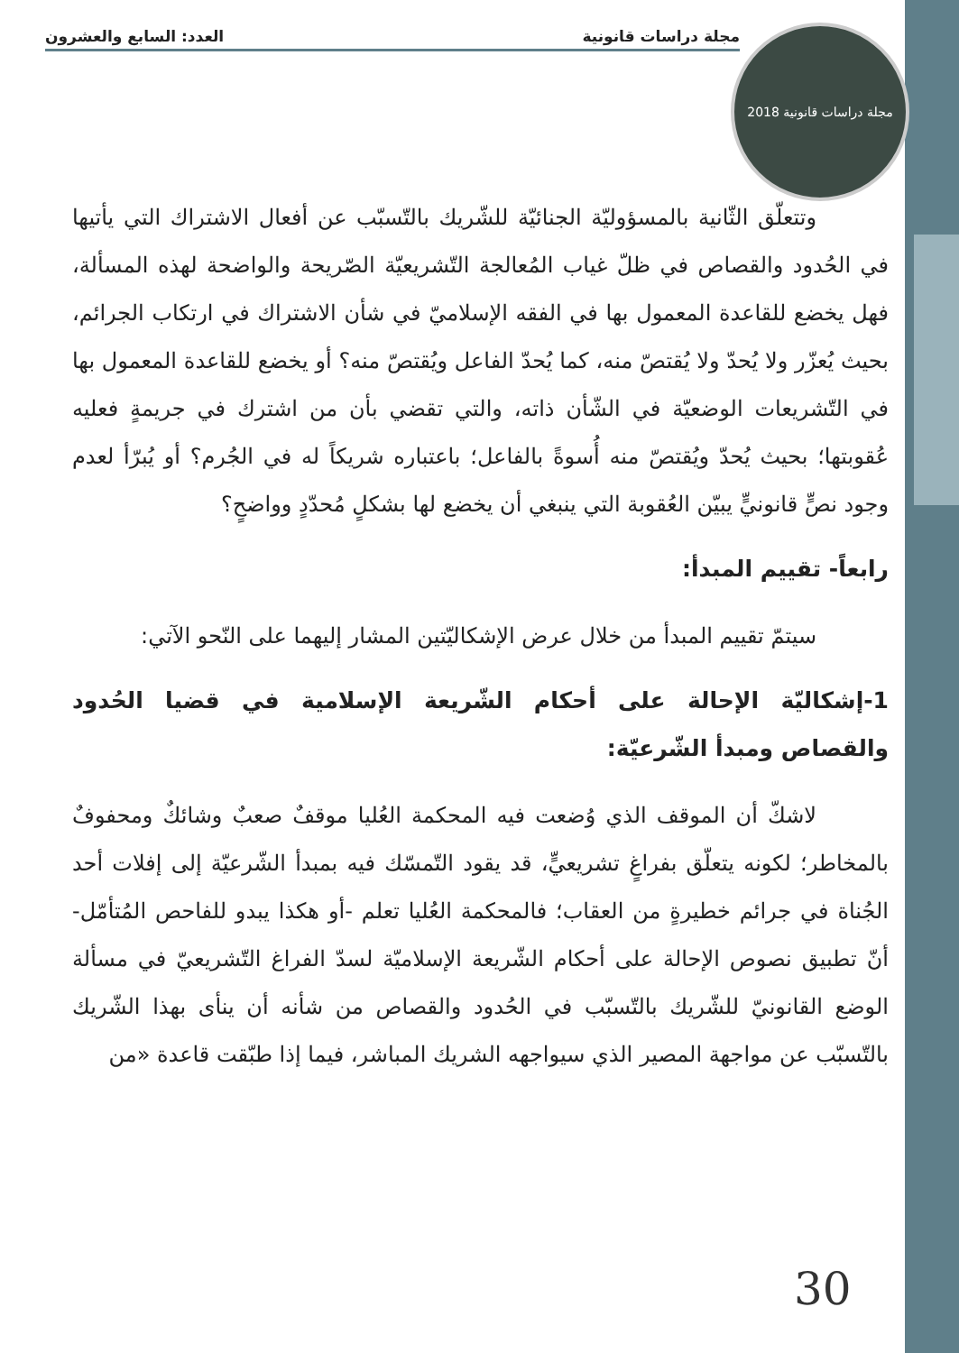مجلة دراسات قانونية العدد: السابع والعشرون
2018 مجلة دراسات قانونية
وتتعلّق الثّانية بالمسؤوليّة الجنائيّة للشّريك بالتّسبّب عن أفعال الاشتراك التي يأتيها في الحُدود والقصاص في ظلّ غياب المُعالجة التّشريعيّة الصّريحة والواضحة لهذه المسألة، فهل يخضع للقاعدة المعمول بها في الفقه الإسلاميّ في شأن الاشتراك في ارتكاب الجرائم، بحيث يُعزّر ولا يُحدّ ولا يُقتصّ منه، كما يُحدّ الفاعل ويُقتصّ منه؟ أو يخضع للقاعدة المعمول بها في التّشريعات الوضعيّة في الشّأن ذاته، والتي تقضي بأن من اشترك في جريمةٍ فعليه عُقوبتها؛ بحيث يُحدّ ويُقتصّ منه أُسوةً بالفاعل؛ باعتباره شريكاً له في الجُرم؟ أو يُبرّأ لعدم وجود نصٍّ قانونيٍّ يبيّن العُقوبة التي ينبغي أن يخضع لها بشكلٍ مُحدّدٍ وواضحٍ؟
رابعاً- تقييم المبدأ:
سيتمّ تقييم المبدأ من خلال عرض الإشكاليّتين المشار إليهما على النّحو الآتي:
1-إشكاليّة الإحالة على أحكام الشّريعة الإسلامية في قضيا الحُدود والقصاص ومبدأ الشّرعيّة:
لاشكّ أن الموقف الذي وُضعت فيه المحكمة العُليا موقفٌ صعبٌ وشائكٌ ومحفوفٌ بالمخاطر؛ لكونه يتعلّق بفراغٍ تشريعيٍّ، قد يقود التّمسّك فيه بمبدأ الشّرعيّة إلى إفلات أحد الجُناة في جرائم خطيرةٍ من العقاب؛ فالمحكمة العُليا تعلم -أو هكذا يبدو للفاحص المُتأمّل- أنّ تطبيق نصوص الإحالة على أحكام الشّريعة الإسلاميّة لسدّ الفراغ التّشريعيّ في مسألة الوضع القانونيّ للشّريك بالتّسبّب في الحُدود والقصاص من شأنه أن ينأى بهذا الشّريك بالتّسبّب عن مواجهة المصير الذي سيواجهه الشريك المباشر، فيما إذا طبّقت قاعدة «من
30